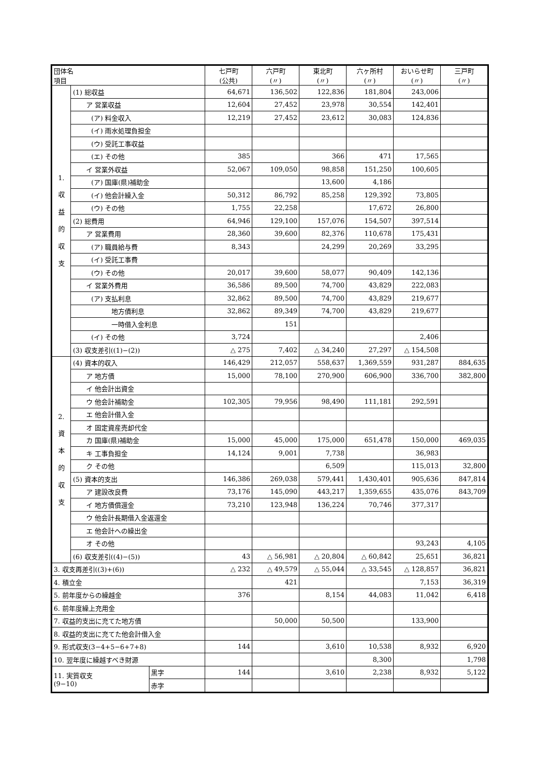| 団体名 項目 | | | 七戸町 (公共) | 六戸町 (〃) | 東北町 (〃) | 六ヶ所村 (〃) | おいらせ町 (〃) | 三戸町 (〃) |
| --- | --- | --- | --- | --- | --- | --- | --- | --- |
| 1. 収 益 的 収 支 | (1) 総収益 | | 64,671 | 136,502 | 122,836 | 181,804 | 243,006 | |
| | ア 営業収益 | | 12,604 | 27,452 | 23,978 | 30,554 | 142,401 | |
| | (ア) 料金収入 | | 12,219 | 27,452 | 23,612 | 30,083 | 124,836 | |
| | (イ) 雨水処理負担金 | | | | | | | |
| | (ウ) 受託工事収益 | | | | | | | |
| | (エ) その他 | | 385 | | 366 | 471 | 17,565 | |
| | イ 営業外収益 | | 52,067 | 109,050 | 98,858 | 151,250 | 100,605 | |
| | (ア) 国庫(県)補助金 | | | | 13,600 | 4,186 | | |
| | (イ) 他会計繰入金 | | 50,312 | 86,792 | 85,258 | 129,392 | 73,805 | |
| | (ウ) その他 | | 1,755 | 22,258 | | 17,672 | 26,800 | |
| | (2) 総費用 | | 64,946 | 129,100 | 157,076 | 154,507 | 397,514 | |
| | ア 営業費用 | | 28,360 | 39,600 | 82,376 | 110,678 | 175,431 | |
| | (ア) 職員給与費 | | 8,343 | | 24,299 | 20,269 | 33,295 | |
| | (イ) 受託工事費 | | | | | | | |
| | (ウ) その他 | | 20,017 | 39,600 | 58,077 | 90,409 | 142,136 | |
| | イ 営業外費用 | | 36,586 | 89,500 | 74,700 | 43,829 | 222,083 | |
| | (ア) 支払利息 | | 32,862 | 89,500 | 74,700 | 43,829 | 219,677 | |
| | 地方債利息 | | 32,862 | 89,349 | 74,700 | 43,829 | 219,677 | |
| | 一時借入金利息 | | | 151 | | | | |
| | (イ) その他 | | 3,724 | | | | 2,406 | |
| | (3) 収支差引((1)−(2)) | | △ 275 | 7,402 | △ 34,240 | 27,297 | △ 154,508 | |
| 2. 資 本 的 収 支 | (4) 資本的収入 | | 146,429 | 212,057 | 558,637 | 1,369,559 | 931,287 | 884,635 |
| | ア 地方債 | | 15,000 | 78,100 | 270,900 | 606,900 | 336,700 | 382,800 |
| | イ 他会計出資金 | | | | | | | |
| | ウ 他会計補助金 | | 102,305 | 79,956 | 98,490 | 111,181 | 292,591 | |
| | エ 他会計借入金 | | | | | | | |
| | オ 固定資産売却代金 | | | | | | | |
| | カ 国庫(県)補助金 | | 15,000 | 45,000 | 175,000 | 651,478 | 150,000 | 469,035 |
| | キ 工事負担金 | | 14,124 | 9,001 | 7,738 | | 36,983 | |
| | ク その他 | | | | 6,509 | | 115,013 | 32,800 |
| | (5) 資本的支出 | | 146,386 | 269,038 | 579,441 | 1,430,401 | 905,636 | 847,814 |
| | ア 建設改良費 | | 73,176 | 145,090 | 443,217 | 1,359,655 | 435,076 | 843,709 |
| | イ 地方債償還金 | | 73,210 | 123,948 | 136,224 | 70,746 | 377,317 | |
| | ウ 他会計長期借入金返還金 | | | | | | | |
| | エ 他会計への繰出金 | | | | | | | |
| | オ その他 | | | | | | 93,243 | 4,105 |
| | (6) 収支差引((4)−(5)) | | 43 | △ 56,981 | △ 20,804 | △ 60,842 | 25,651 | 36,821 |
| 3. 収支再差引((3)+(6)) | | | △ 232 | △ 49,579 | △ 55,044 | △ 33,545 | △ 128,857 | 36,821 |
| 4. 積立金 | | | | 421 | | | 7,153 | 36,319 |
| 5. 前年度からの繰越金 | | | 376 | | 8,154 | 44,083 | 11,042 | 6,418 |
| 6. 前年度繰上充用金 | | | | | | | | |
| 7. 収益的支出に充てた地方債 | | | | 50,000 | 50,500 | | 133,900 | |
| 8. 収益的支出に充てた他会計借入金 | | | | | | | | |
| 9. 形式収支(3−4+5−6+7+8) | | | 144 | | 3,610 | 10,538 | 8,932 | 6,920 |
| 10. 翌年度に繰越すべき財源 | | | | | | 8,300 | | 1,798 |
| 11. 実質収支 (9−10) | | 黒字 | 144 | | 3,610 | 2,238 | 8,932 | 5,122 |
| | | 赤字 | | | | | | |